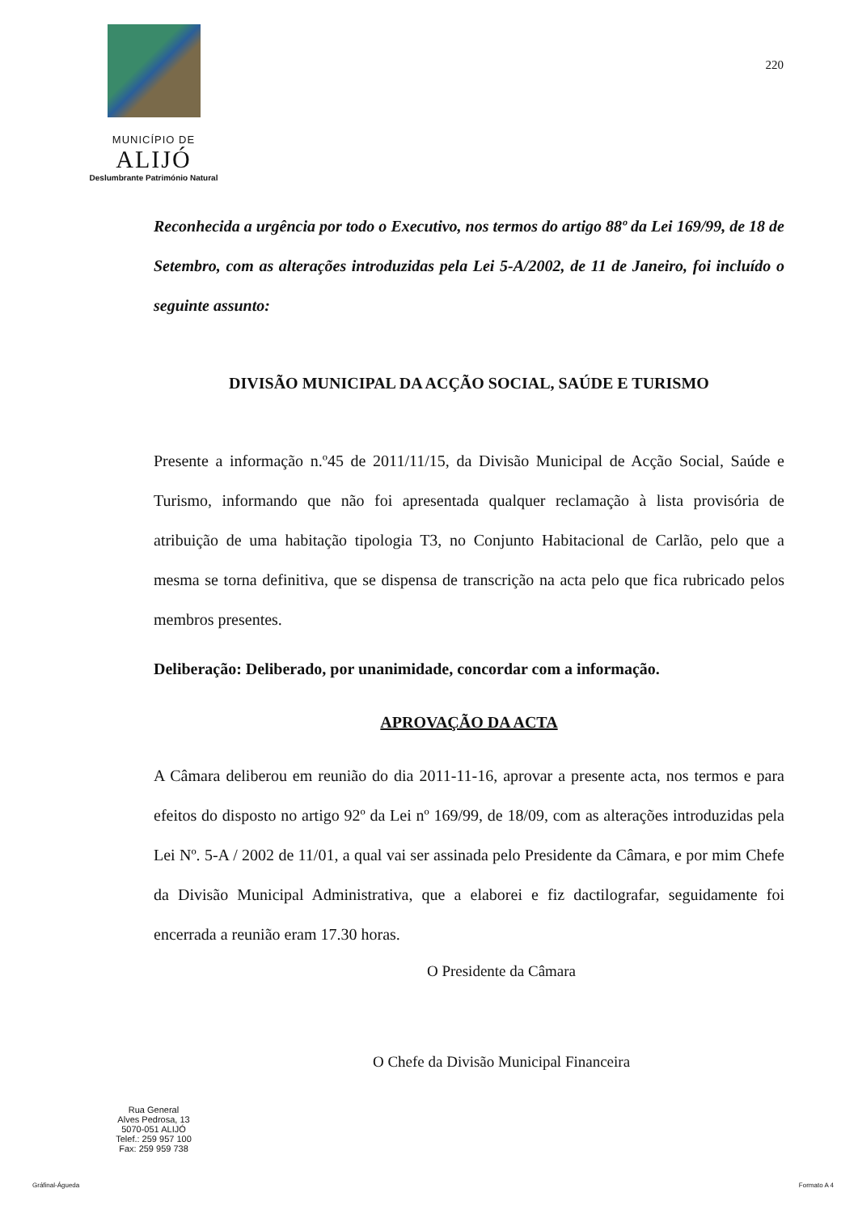MUNICÍPIO DE
ALIJÓ
Deslumbrante Património Natural
220
Reconhecida a urgência por todo o Executivo, nos termos do artigo 88º da Lei 169/99, de 18 de Setembro, com as alterações introduzidas pela Lei 5-A/2002, de 11 de Janeiro, foi incluído o seguinte assunto:
DIVISÃO MUNICIPAL DA ACÇÃO SOCIAL, SAÚDE E TURISMO
Presente a informação n.º45 de 2011/11/15, da Divisão Municipal de Acção Social, Saúde e Turismo, informando que não foi apresentada qualquer reclamação à lista provisória de atribuição de uma habitação tipologia T3, no Conjunto Habitacional de Carlão, pelo que a mesma se torna definitiva, que se dispensa de transcrição na acta pelo que fica rubricado pelos membros presentes.
Deliberação: Deliberado, por unanimidade, concordar com a informação.
APROVAÇÃO DA ACTA
A Câmara deliberou em reunião do dia 2011-11-16, aprovar a presente acta, nos termos e para efeitos do disposto no artigo 92º da Lei nº 169/99, de 18/09, com as alterações introduzidas pela Lei Nº. 5-A / 2002 de 11/01, a qual vai ser assinada pelo Presidente da Câmara, e por mim Chefe da Divisão Municipal Administrativa, que a elaborei e fiz dactilografar, seguidamente foi encerrada a reunião eram 17.30 horas.
O Presidente da Câmara
O Chefe da Divisão Municipal Financeira
Rua General
Alves Pedrosa, 13
5070-051 ALIJÓ
Telef.: 259 957 100
Fax: 259 959 738
Gráfinal-Águeda Formato A 4